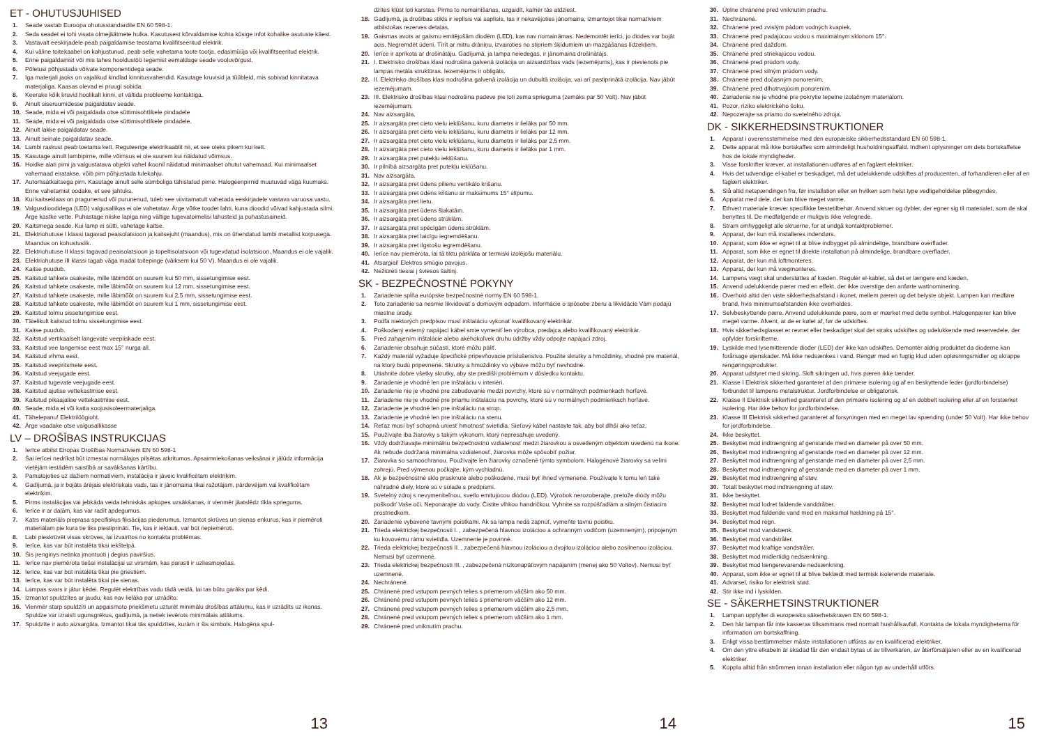ET - OHUTUSJUHISED
1. Seade vastab Euroopa ohutusstandardile EN 60 598-1.
2. Seda seadet ei tohi visata olmejäätmete hulka. Kasutusest kõrvaldamise kohta küsige infot kohalike asutuste käest.
3. Vastavalt eeskirjadele peab paigaldamise teostama kvalifitseeritud elektrik.
4. Kui väline toitekaabel on kahjustunud, peab selle vahetama toote tootja, edasimüüja või kvalifitseeritud elektrik.
5. Enne paigaldamist või mis tahes hooldustöö tegemist eemaldage seade vooluvõrgust.
6. Põletusi põhjustada võivate komponentidega seade.
7. Iga materjali jaoks on vajalikud kindlad kinnitusvahendid. Kasutage kruvisid ja tüübleid, mis sobivad kinnitatava materjaliga. Kaasas olevad ei pruugi sobida.
8. Keerake kõik kruvid hoolikalt kinni, et vältida probleeme kontaktiga.
9. Ainult siseruumidesse paigaldatav seade.
10. Seade, mida ei või paigaldada otse süttimisohtlikele pindadele
11. Seade, mida ei või paigaldada otse süttimisohtlikele pindadele.
12. Ainult lakke paigaldatav seade.
13. Ainult seinale paigaldatav seade.
14. Lambi raskust peab toetama kett. Reguleerige elektrikaablit nii, et see oleks pikem kui kett.
15. Kasutage ainult lambipirne, mille võimsus ei ole suurem kui näidatud võimsus.
16. Hoidke alati pirni ja valgustatava objekti vahel ikoonil näidatud minimaalset ohutut vahemaad. Kui minimaalset vahemaad eiratakse, võib pirn põhjustada tulekahju.
17. Automaatkaitsega pirn. Kasutage ainult selle sümboliga tähistatud pirne. Halogeenpirnid muutuvad väga kuumaks. Enne vahetamist oodake, et see jahtuks.
18. Kui kaitseklaas on pragunenud või purunenud, tuleb see viivitamatult vahetada eeskirjadele vastava varuosa vastu.
19. Valgusdioodidega (LED) valgusallikas ei ole vahetatav. Ärge võtke toodet lahti, kuna dioodid võivad kahjustada silmi. Ärge kastke vette. Puhastage niiske lapiga ning vältige tugevatoimelisi lahusteid ja puhastusaineid.
20. Kaitsmega seade. Kui lamp ei sütti, vahetage kaitse.
21. Elektriohutuse I klassi tagavad peaisolatsioon ja kaitsejuht (maandus), mis on ühendatud lambi metallist korpusega. Maandus on kohustuslik.
22. Elektriohutuse II klassi tagavad peaisolatsioon ja topeltisolatsioon või tugevdatud isolatsioon. Maandus ei ole vajalik.
23. Elektriohutuse III klassi tagab väga madal toitepinge (väiksem kui 50 V). Maandus ei ole vajalik.
24. Kaitse puudub.
25. Kaitstud tahkete osakeste, mille läbimõõt on suurem kui 50 mm, sissetungimise eest.
26. Kaitstud tahkete osakeste, mille läbimõõt on suurem kui 12 mm, sissetungimise eest.
27. Kaitstud tahkete osakeste, mille läbimõõt on suurem kui 2,5 mm, sissetungimise eest.
28. Kaitstud tahkete osakeste, mille läbimõõt on suurem kui 1 mm, sissetungimise eest.
29. Kaitstud tolmu sissetungimise eest.
30. Täielikult kaitstud tolmu sissetungimise eest.
31. Kaitse puudub.
32. Kaitstud vertikaalselt langevate veepiiskade eest.
33. Kaitstud vee langemise eest max 15° nurga all.
34. Kaitstud vihma eest.
35. Kaitstud veepritsmete eest.
36. Kaitstud veejugade eest.
37. Kaitstud tugevate veejugade eest.
38. Kaitstud ajutise vettekastmise eest.
39. Kaitstud pikaajalise vettekastmise eest.
40. Seade, mida ei või katta soojusisoleermaterjaliga.
41. Tähelepanu! Elektrilöögioht.
42. Ärge vaadake otse valgusallikasse
LV – DROŠĪBAS INSTRUKCIJAS
1. Ierīce atbilst Eiropas Drošības Normatīviem EN 60 598-1
2. Šai ierīcei nedrīkst būt izmestai normālajos pilsētas atkritumos. Apsaimniekošanas veiksānai ir jālūdz informācija vietējām iestādēm saistībā ar savākšanas kārtību.
3. Pamatojoties uz dažiem normatīviem, instalācija ir jāveic kvalificētam elektriķim.
4. Gadījumā, ja ir bojāts ārējais elektriskais vads, tas ir jānomaina tikai ražotājam, pārdevējam vai kvalificētam elektriķim.
5. Pirms instalācijas vai jebkāda veida tehniskās apkopes uzsākšanas, ir vienmēr jāatslēdz tīkla spriegums.
6. Ierīce ir ar daļām, kas var radīt apdegumus.
7. Katrs materiāls pieprasa specifiskus fiksācijas piederumus. Izmantot skrūves un sienas enkurus, kas ir piemēroti materiālam pie kura tie tiks piestiprināti. Tie, kas ir iekļauti, var būt nepiemēroti.
8. Labi pieskrūvēt visas skrūves, lai izvairītos no kontakta problēmas.
9. Ierīce, kas var būt instalēta tikai iekštelpā.
10. Šis įrenginys netinka įmontuoti į degius paviršius.
11. Ierīce nav piemērota tiešai instalācijai uz virsmām, kas parasti ir uzliesmojošas.
12. Ierīce, kas var būt instalēta tikai pie griestiem.
13. Ierīce, kas var būt instalēta tikai pie sienas.
14. Lampas svars ir jātur ķēdei. Regulēt elektrības vadu tādā veidā, lai tas būtu garāks par ķēdi.
15. Izmantot spuldzītes ar jaudu, kas nav lielāka par uzrādīto.
16. Vienmēr starp spuldzīti un apgaismoto priekšmetu uzturēt minimālu drošības attālumu, kas ir uzrādīts uz ikonas. Spuldze var izraisīt ugunsgrēkus, gadījumā, ja netiek ievērots minimālais attālums.
17. Spuldzīte ir auto aizsargāta. Izmantot tikai tās spuldzītes, kurām ir šis simbols. Halogēna spul-
13
dzītes kļūst ļoti karstas. Pirms to nomainīšanas, uzgaidīt, kamēr tās atdziest.
18. Gadījumā, ja drošības stikls ir ieplīsis vai saplīsis, tas ir nekavējoties jānomaina, izmantojot tikai normatīviem atbilstošas rezerves detaļas.
19. Gaismas avots ar gaismu emitējošām diodēm (LED), kas nav nomaināmas. Nedemontēt ierīci, jo diodes var bojāt acis. Negremdēt ūdenī. Tīrīt ar mitru drāniņu, izvairoties no stipriem šķīdumiem un mazgāšanas līdzekļiem.
20. Ierīce ir aprīkota ar drošinātāju. Gadījumā, ja lampa neiedegas, ir jānomaina drošinātājs.
21. I. Elektrisko drošības klasi nodrošina galvenā izolācija un aizsardzības vads (iezemējums), kas ir pievienots pie lampas metāla struktūras. Iezemējums ir obligāts.
22. II. Elektrisko drošības klasi nodrošina galvenā izolācija un dubultā izolācija, vai arī pastiprinātā izolācija. Nav jābūt iezemējumam.
23. III. Elektrisko drošības klasi nodrošina padeve pie ļoti zema sprieguma (zemāks par 50 Volt). Nav jābūt iezemējumam.
24. Nav aizsargāta.
25. Ir aizsargāta pret cieto vielu iekļūšanu, kuru diametrs ir lielāks par 50 mm.
26. Ir aizsargāta pret cieto vielu iekļūšanu, kuru diametrs ir lielāks par 12 mm.
27. Ir aizsargāta pret cieto vielu iekļūšanu, kuru diametrs ir lielāks par 2,5 mm.
28. Ir aizsargāta pret cieto vielu iekļūšanu, kuru diametrs ir lielāks par 1 mm.
29. Ir aizsargāta pret putekļu iekļūšanu.
30. Ir pilnībā aizsargāta pret putekļu iekļūšanu.
31. Nav aizsargāta.
32. Ir aizsargāta pret ūdens pilienu vertikālo krišanu.
33. Ir aizsargāta pret ūdens krišanu ar maksimums 15° slīpumu.
34. Ir aizsargāta pret lietu.
35. Ir aizsargāta pret ūdens šļakatām.
36. Ir aizsargāta pret ūdens strūklām.
37. Ir aizsargāta pret spēcīgām ūdens strūklām.
38. Ir aizsargāta pret laicīgu iegremdēšanu.
39. Ir aizsargāta pret ilgstošu iegremdēšanu.
40. Ierīce nav piemērota, lai tā tiktu pārklāta ar termiski izolējošu materiālu.
41. Atsargiai! Elektros smūgio pavojus.
42. Nežiūrėti tiesiai į šviesos šaltinį.
SK - BEZPEČNOSTNÉ POKYNY
1. Zariadenie spĺňa európske bezpečnostné normy EN 60 598-1.
2. Toto zariadenie sa nesmie likvidovať s domovým odpadom. Informácie o spôsobe zberu a likvidácie Vám podajú miestne úrady.
3. Podľa niektorých predpisov musí inštaláciu vykonať kvalifikovaný elektrikár.
4. Poškodený externý napájací kábel smie vymeniť len výrobca, predajca alebo kvalifikovaný elektrikár.
5. Pred zahajením inštalácie alebo akéhokoľvek druhu údržby vždy odpojte napájací zdroj.
6. Zariadenie obsahuje súčasti, ktoré môžu páliť.
7. Každý materiál vyžaduje špecifické pripevňovacie príslušenstvo. Použite skrutky a hmoždinky, vhodné pre materiál, na ktorý budú pripevnené. Skrutky a hmoždinky vo výbave môžu byť nevhodné.
8. Utiahnite dobre všetky skrutky, aby ste predišli problémom v dôsledku kontaktu.
9. Zariadenie je vhodné len pre inštaláciu v interiéri.
10. Zariadenie nie je vhodné pre zabudovanie medzi povrchy, ktoré sú v normálnych podmienkach horľavé.
11. Zariadenie nie je vhodné pre priamu inštaláciu na povrchy, ktoré sú v normálnych podmienkach horľavé.
12. Zariadenie je vhodné len pre inštaláciu na strop.
13. Zariadenie je vhodné len pre inštaláciu na stenu.
14. Reťaz musí byť schopná uniesť hmotnosť svietidla. Sieťový kábel nastavte tak, aby bol dlhší ako reťaz.
15. Používajte iba žiarovky s takým výkonom, ktorý nepresahuje uvedený.
16. Vždy dodržiavajte minimálnu bezpečnostnú vzdialenosť medzi žiarovkou a osvetleným objektom uvedenú na ikone. Ak nebude dodržaná minimálna vzdialenosť, žiarovka môže spôsobiť požiar.
17. Žiarovka so samoochranou. Používajte len žiarovky označené týmto symbolom. Halogénové žiarovky sa veľmi zohrejú. Pred výmenou počkajte, kým vychladnú.
18. Ak je bezpečnostné sklo prasknuté alebo poškodené, musí byť ihneď vymenené. Používajte k tomu len také náhradné diely, ktoré sú v súlade s predpismi.
19. Svetelný zdroj s nevymeniteľnou, svetlo emitujúcou diódou (LED). Výrobok nerozoberajte, pretože diódy môžu poškodiť Vaše oči. Neponárajte do vody. Čistite vlhkou handričkou. Vyhnite sa rozpúšťadlám a silným čistiacim prostriedkom.
20. Zariadenie vybavené tavnými poistkami. Ak sa lampa nedá zapnúť, vymeňte tavnú poistku.
21. Trieda elektrickej bezpečnosti I. , zabezpečená hlavnou izoláciou a ochranným vodičom (uzemneným), pripojeným ku kovovému rámu svietidla. Uzemnenie je povinné.
22. Trieda elektrickej bezpečnosti II. , zabezpečená hlavnou izoláciou a dvojitou izoláciou alebo zosilnenou izoláciou. Nemusí byť uzemnené.
23. Trieda elektrickej bezpečnosti III. , zabezpečená nízkonapäťovým napájaním (menej ako 50 Voltov). Nemusí byť uzemnené.
24. Nechránené.
25. Chránené pred vstupom pevných telies s priemerom väčším ako 50 mm.
26. Chránené pred vstupom pevných telies s priemerom väčším ako 12 mm.
27. Chránené pred vstupom pevných telies s priemerom väčším ako 2,5 mm.
28. Chránené pred vstupom pevných telies s priemerom väčším ako 1 mm.
29. Chránené pred vniknutím prachu.
14
30. Úplne chránené pred vniknutím prachu.
31. Nechránené.
32. Chránené pred zvislým pádom vodných kvapiek.
33. Chránené pred padajúcou vodou s maximálnym sklonom 15°.
34. Chránené pred dažďom.
35. Chránené pred striekajúcou vodou.
36. Chránené pred prúdom vody.
37. Chránené pred silným prúdom vody.
38. Chránené pred dočasným ponorením.
39. Chránené pred dlhotrvajúcim ponorením.
40. Zariadenie nie je vhodné pre pokrytie tepelne izolačným materiálom.
41. Pozor, riziko elektrického šoku.
42. Nepozerajte sa priamo do svetelného zdroja.
DK - SIKKERHEDSINSTRUKTIONER
1. Apparat i overensstemmelse med den europæiske sikkerhedsstandard EN 60 598-1.
2. Dette apparat må ikke bortskaffes som almindeligt husholdningsaffald. Indhent oplysninger om dets bortskaffelse hos de lokale myndigheder.
3. Visse forskrifter kræver, at installationen udføres af en faglært elektriker.
4. Hvis det udvendige el-kabel er beskadiget, må det udelukkende udskiftes af producenten, af forhandleren eller af en faglært elektriker.
5. Slå altid netspændingen fra, før installation eller en hvilken som helst type vedligeholdelse påbegyndes.
6. Apparat med dele, der kan blive meget varme.
7. Ethvert materiale kræver specifikke fæstetilbehør. Anvend skruer og dybler, der egner sig til materialet, som de skal benyttes til. De medfølgende er muligvis ikke velegnede.
8. Stram omhyggeligt alle skruerne, for at undgå kontaktproblemer.
9. Apparat, der kun må installeres indendørs.
10. Apparat, som ikke er egnet til at blive indbygget på almindelige, brandbare overflader.
11. Apparat, som ikke er egnet til direkte installation på almindelige, brandbare overflader.
12. Apparat, der kun må loftmonteres.
13. Apparat, der kun må vægmonteres.
14. Lampens vægt skal understøttes af kæden. Regulér el-kablet, så det er længere end kæden.
15. Anvend udelukkende pærer med en effekt, der ikke overstige den anførte wattnominering.
16. Overhold altid den viste sikkerhedsafstand i ikonet, mellem pæren og det belyste objekt. Lampen kan medføre brand, hvis minimumsafstanden ikke overholdes.
17. Selvbeskyttende pære. Anvend udelukkende pære, som er mærket med dette symbol. Halogenpærer kan blive meget varme. Afvent, at de er kølet af, før de udskiftes.
18. Hvis sikkerhedsglasset er revnet eller beskadiget skal det straks udskiftes og udelukkende med reservedele, der opfylder forskrifterne.
19. Lyskilde med lysemitterende dioder (LED) der ikke kan udskiftes. Demontér aldrig produktet da dioderne kan forårsage øjenskader. Må ikke nedsænkes i vand. Rengør med en fugtig klud uden opløsningsmidler og skrappe rengøringsprodukter.
20. Apparat udstyret med sikring. Skift sikringen ud, hvis pæren ikke tænder.
21. Klasse I Elektrisk sikkerhed garanteret af den primære isolering og af en beskyttende leder (jordforbindelse) forbundet til lampens metalstruktur. Jordforbindelse er obligatorisk.
22. Klasse II Elektrisk sikkerhed garanteret af den primære isolering og af en dobbelt isolering eller af en forstærket isolering. Har ikke behov for jordforbindelse.
23. Klasse III Elektrisk sikkerhed garanteret af forsyningen med en meget lav spænding (under 50 Volt). Har ikke behov for jordforbindelse.
24. Ikke beskyttet.
25. Beskyttet mod indtrængning af genstande med en diameter på over 50 mm.
26. Beskyttet mod indtrængning af genstande med en diameter på over 12 mm.
27. Beskyttet mod indtrængning af genstande med en diameter på over 2,5 mm.
28. Beskyttet mod indtrængning af genstande med en diameter på over 1 mm.
29. Beskyttet mod indtrængning af støv.
30. Totalt beskyttet mod indtrængning af støv.
31. Ikke beskyttet.
32. Beskyttet mod lodret faldende vanddråber.
33. Beskyttet mod faldende vand med en maksimal hældning på 15°.
34. Beskyttet mod regn.
35. Beskyttet mod vandstænk.
36. Beskyttet mod vandstråler.
37. Beskyttet mod kraftige vandstråler.
38. Beskyttet mod midlertidig nedsænkning.
39. Beskyttet mod længerevarende nedsænkning.
40. Apparat, som ikke er egnet til at blive beklædt med termisk isolerende materiale.
41. Advarsel, risiko for elektrisk stød.
42. Stir ikke ind i lyskilden.
SE - SÄKERHETSINSTRUKTIONER
1. Lampan uppfyller di europeiska säkerhetskraven EN 60 598-1.
2. Den här lampan får inte kasseras tillsammans med normalt hushållsavfall. Kontakta de lokala myndigheterna för information om bortskaffning.
3. Enligt vissa bestämmelser måste installationen utföras av en kvalificerad elektriker.
4. Om den yttre elkabeln är skadad får den endast bytas ut av tillverkaren, av återförsäljaren eller av en kvalificerad elektriker.
5. Koppla alltid från strömmen innan installation eller någon typ av underhåll utförs.
15